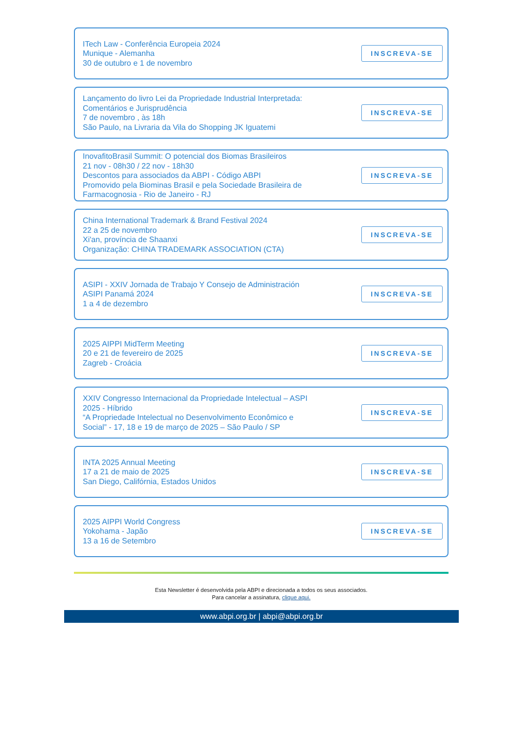ITech Law - Conferência Europeia 2024
Munique - Alemanha
30 de outubro e 1 de novembro
INSCREVA-SE
Lançamento do livro Lei da Propriedade Industrial Interpretada:
Comentários e Jurisprudência
7 de novembro , às 18h
São Paulo, na Livraria da Vila do Shopping JK Iguatemi
INSCREVA-SE
InovafitoBrasil Summit: O potencial dos Biomas Brasileiros
21 nov - 08h30 / 22 nov - 18h30
Descontos para associados da ABPI - Código ABPI
Promovido pela Biominas Brasil e pela Sociedade Brasileira de
Farmacognosia - Rio de Janeiro - RJ
INSCREVA-SE
China International Trademark & Brand Festival 2024
22 a 25 de novembro
Xi'an, província de Shaanxi
Organização: CHINA TRADEMARK ASSOCIATION (CTA)
INSCREVA-SE
ASIPI - XXIV Jornada de Trabajo Y Consejo de Administración
ASIPI Panamá 2024
1 a 4 de dezembro
INSCREVA-SE
2025 AIPPI MidTerm Meeting
20 e 21 de fevereiro de 2025
Zagreb - Croácia
INSCREVA-SE
XXIV Congresso Internacional da Propriedade Intelectual – ASPI
2025 - Híbrido
“A Propriedade Intelectual no Desenvolvimento Econômico e
Social” - 17, 18 e 19 de março de 2025 – São Paulo / SP
INSCREVA-SE
INTA 2025 Annual Meeting
17 a 21 de maio de 2025
San Diego, Califórnia, Estados Unidos
INSCREVA-SE
2025 AIPPI World Congress
Yokohama - Japão
13 a 16 de Setembro
INSCREVA-SE
Esta Newsletter é desenvolvida pela ABPI e direcionada a todos os seus associados.
Para cancelar a assinatura, clique aqui.
www.abpi.org.br | abpi@abpi.org.br